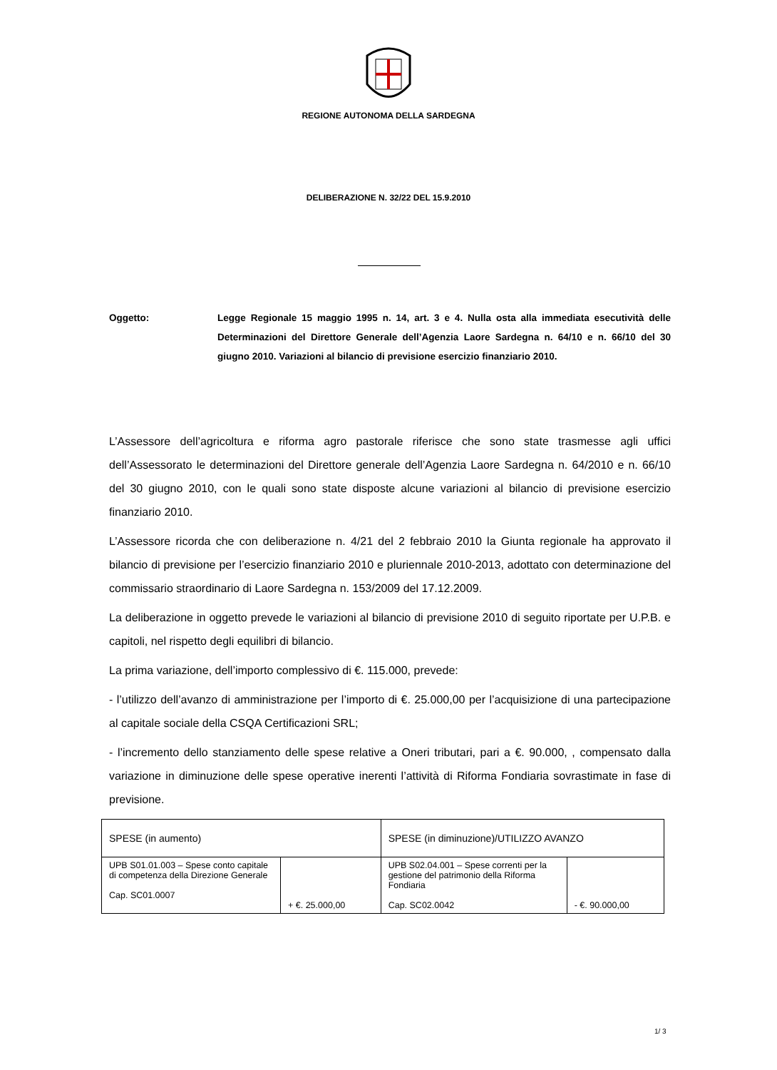REGIONE AUTONOMA DELLA SARDEGNA
DELIBERAZIONE N. 32/22 DEL 15.9.2010
Oggetto: Legge Regionale 15 maggio 1995 n. 14, art. 3 e 4. Nulla osta alla immediata esecutività delle Determinazioni del Direttore Generale dell’Agenzia Laore Sardegna n. 64/10 e n. 66/10 del 30 giugno 2010. Variazioni al bilancio di previsione esercizio finanziario 2010.
L’Assessore dell’agricoltura e riforma agro pastorale riferisce che sono state trasmesse agli uffici dell’Assessorato le determinazioni del Direttore generale dell’Agenzia Laore Sardegna n. 64/2010 e n. 66/10 del 30 giugno 2010, con le quali sono state disposte alcune variazioni al bilancio di previsione esercizio finanziario 2010.
L’Assessore ricorda che con deliberazione n. 4/21 del 2 febbraio 2010 la Giunta regionale ha approvato il bilancio di previsione per l’esercizio finanziario 2010 e pluriennale 2010-2013, adottato con determinazione del commissario straordinario di Laore Sardegna n. 153/2009 del 17.12.2009.
La deliberazione in oggetto prevede le variazioni al bilancio di previsione 2010 di seguito riportate per U.P.B. e capitoli, nel rispetto degli equilibri di bilancio.
La prima variazione, dell’importo complessivo di €. 115.000, prevede:
- l’utilizzo dell’avanzo di amministrazione per l’importo di €. 25.000,00 per l’acquisizione di una partecipazione al capitale sociale della CSQA Certificazioni SRL;
- l’incremento dello stanziamento delle spese relative a Oneri tributari, pari a €. 90.000, , compensato dalla variazione in diminuzione delle spese operative inerenti l’attività di Riforma Fondiaria sovrastimate in fase di previsione.
| SPESE (in aumento) | | SPESE (in diminuzione)/UTILIZZO AVANZO | |
| --- | --- | --- | --- |
| UPB S01.01.003 – Spese conto capitale di competenza della Direzione Generale Cap. SC01.0007 | + €. 25.000,00 | UPB S02.04.001 – Spese correnti per la gestione del patrimonio della Riforma Fondiaria Cap. SC02.0042 | - €. 90.000,00 |
1/ 3